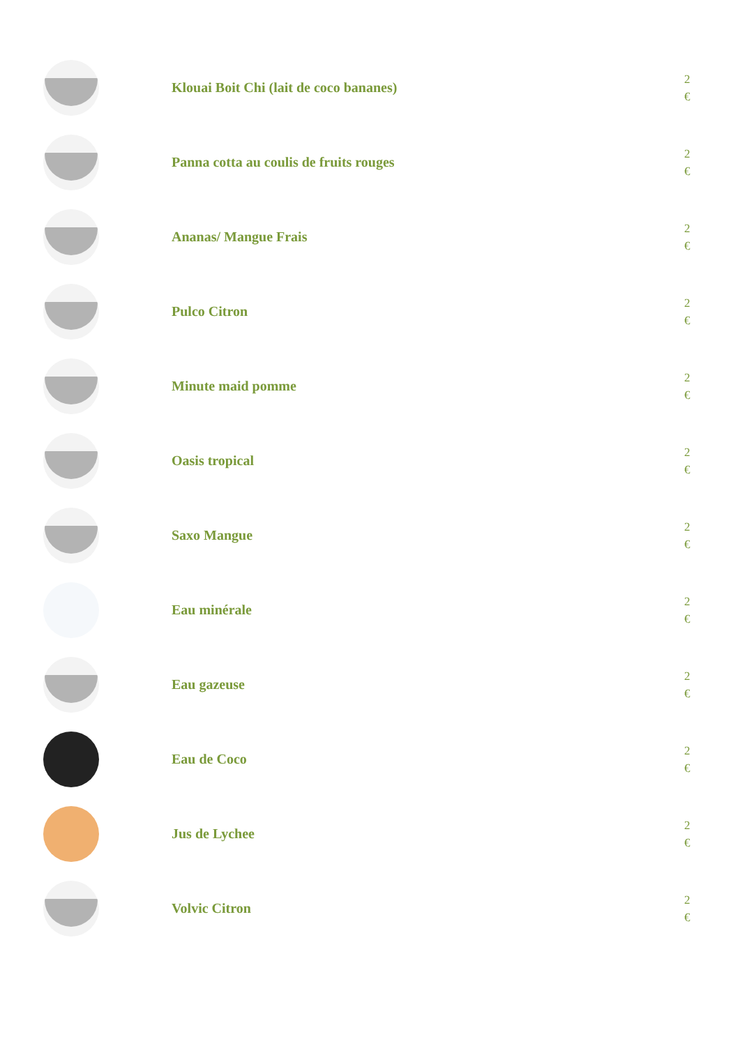Klouai Boit Chi (lait de coco bananes)
2
€
Panna cotta au coulis de fruits rouges
2
€
Ananas/ Mangue Frais
2
€
Pulco Citron
2
€
Minute maid pomme
2
€
Oasis tropical
2
€
Saxo Mangue
2
€
Eau minérale
2
€
Eau gazeuse
2
€
Eau de Coco
2
€
Jus de Lychee
2
€
Volvic Citron
2
€